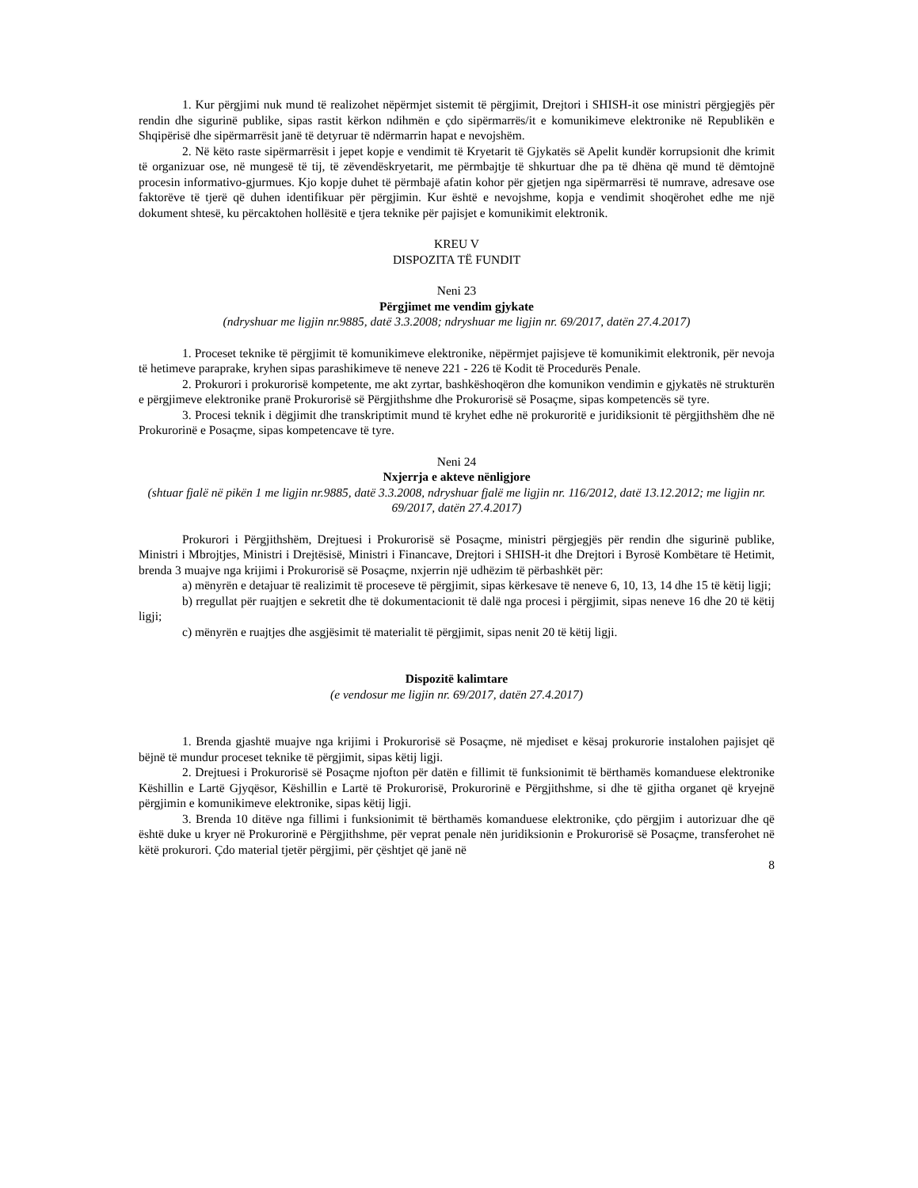1. Kur përgjimi nuk mund të realizohet nëpërmjet sistemit të përgjimit, Drejtori i SHISH-it ose ministri përgjegjës për rendin dhe sigurinë publike, sipas rastit kërkon ndihmën e çdo sipërmarrës/it e komunikimeve elektronike në Republikën e Shqipërisë dhe sipërmarrësit janë të detyruar të ndërmarrin hapat e nevojshëm.
2. Në këto raste sipërmarrësit i jepet kopje e vendimit të Kryetarit të Gjykatës së Apelit kundër korrupsionit dhe krimit të organizuar ose, në mungesë të tij, të zëvendëskryetarit, me përmbajtje të shkurtuar dhe pa të dhëna që mund të dëmtojnë procesin informativo-gjurmues. Kjo kopje duhet të përmbajë afatin kohor për gjetjen nga sipërmarrësi të numrave, adresave ose faktorëve të tjerë që duhen identifikuar për përgjimin. Kur është e nevojshme, kopja e vendimit shoqërohet edhe me një dokument shtesë, ku përcaktohen hollësitë e tjera teknike për pajisjet e komunikimit elektronik.
KREU V
DISPOZITA TË FUNDIT
Neni 23
Përgjimet me vendim gjykate
(ndryshuar me ligjin nr.9885, datë 3.3.2008; ndryshuar me ligjin nr. 69/2017, datën 27.4.2017)
1. Proceset teknike të përgjimit të komunikimeve elektronike, nëpërmjet pajisjeve të komunikimit elektronik, për nevoja të hetimeve paraprake, kryhen sipas parashikimeve të neneve 221 - 226 të Kodit të Procedurës Penale.
2. Prokurori i prokurorisë kompetente, me akt zyrtar, bashkëshoqëron dhe komunikon vendimin e gjykatës në strukturën e përgjimeve elektronike pranë Prokurorisë së Përgjithshme dhe Prokurorisë së Posaçme, sipas kompetencës së tyre.
3. Procesi teknik i dëgjimit dhe transkriptimit mund të kryhet edhe në prokuroritë e juridiksionit të përgjithshëm dhe në Prokurorinë e Posaçme, sipas kompetencave të tyre.
Neni 24
Nxjerrja e akteve nënligjore
(shtuar fjalë në pikën 1 me ligjin nr.9885, datë 3.3.2008, ndryshuar fjalë me ligjin nr. 116/2012, datë 13.12.2012; me ligjin nr. 69/2017, datën 27.4.2017)
Prokurori i Përgjithshëm, Drejtuesi i Prokurorisë së Posaçme, ministri përgjegjës për rendin dhe sigurinë publike, Ministri i Mbrojtjes, Ministri i Drejtësisë, Ministri i Financave, Drejtori i SHISH-it dhe Drejtori i Byrosë Kombëtare të Hetimit, brenda 3 muajve nga krijimi i Prokurorisë së Posaçme, nxjerrin një udhëzim të përbashkët për:
a) mënyrën e detajuar të realizimit të proceseve të përgjimit, sipas kërkesave të neneve 6, 10, 13, 14 dhe 15 të këtij ligji;
b) rregullat për ruajtjen e sekretit dhe të dokumentacionit të dalë nga procesi i përgjimit, sipas neneve 16 dhe 20 të këtij ligji;
c) mënyrën e ruajtjes dhe asgjësimit të materialit të përgjimit, sipas nenit 20 të këtij ligji.
Dispozitë kalimtare
(e vendosur me ligjin nr. 69/2017, datën 27.4.2017)
1. Brenda gjashtë muajve nga krijimi i Prokurorisë së Posaçme, në mjediset e kësaj prokurorie instalohen pajisjet që bëjnë të mundur proceset teknike të përgjimit, sipas këtij ligji.
2. Drejtuesi i Prokurorisë së Posaçme njofton për datën e fillimit të funksionimit të bërthamës komanduese elektronike Këshillin e Lartë Gjyqësor, Këshillin e Lartë të Prokurorisë, Prokurorinë e Përgjithshme, si dhe të gjitha organet që kryejnë përgjimin e komunikimeve elektronike, sipas këtij ligji.
3. Brenda 10 ditëve nga fillimi i funksionimit të bërthamës komanduese elektronike, çdo përgjim i autorizuar dhe që është duke u kryer në Prokurorinë e Përgjithshme, për veprat penale nën juridiksionin e Prokurorisë së Posaçme, transferohet në këtë prokurori. Çdo material tjetër përgjimi, për çështjet që janë në
8